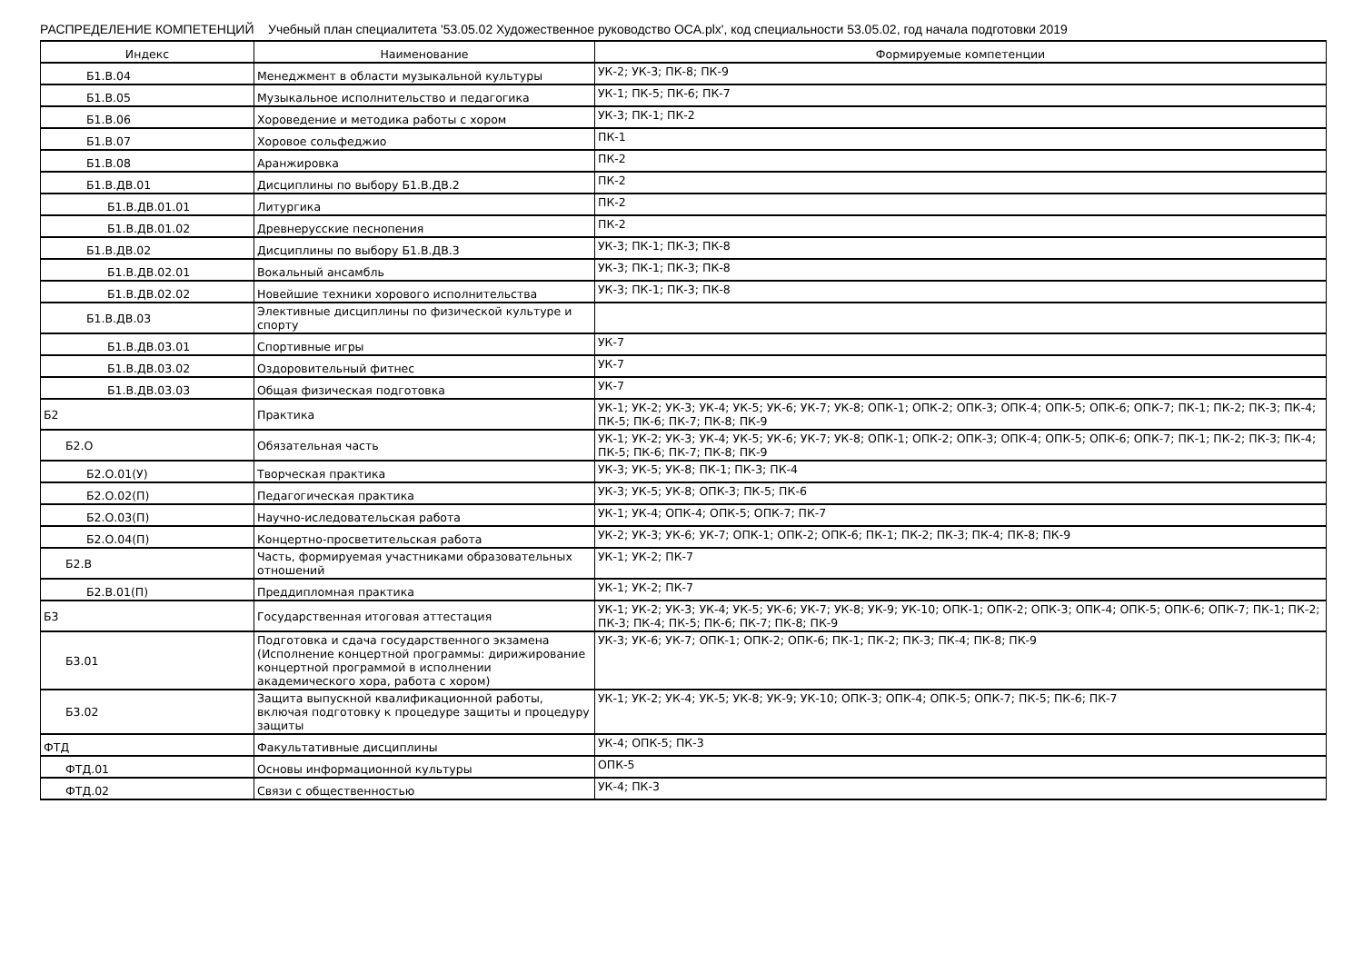РАСПРЕДЕЛЕНИЕ КОМПЕТЕНЦИЙ Учебный план специалитета '53.05.02 Художественное руководство ОСА.plx', код специальности 53.05.02, год начала подготовки 2019
| Индекс | Наименование | Формируемые компетенции |
| --- | --- | --- |
| Б1.В.04 | Менеджмент в области музыкальной культуры | УК-2; УК-3; ПК-8; ПК-9 |
| Б1.В.05 | Музыкальное исполнительство и педагогика | УК-1; ПК-5; ПК-6; ПК-7 |
| Б1.В.06 | Хороведение и методика работы с хором | УК-3; ПК-1; ПК-2 |
| Б1.В.07 | Хоровое сольфеджио | ПК-1 |
| Б1.В.08 | Аранжировка | ПК-2 |
| Б1.В.ДВ.01 | Дисциплины по выбору Б1.В.ДВ.2 | ПК-2 |
| Б1.В.ДВ.01.01 | Литургика | ПК-2 |
| Б1.В.ДВ.01.02 | Древнерусские песнопения | ПК-2 |
| Б1.В.ДВ.02 | Дисциплины по выбору Б1.В.ДВ.3 | УК-3; ПК-1; ПК-3; ПК-8 |
| Б1.В.ДВ.02.01 | Вокальный ансамбль | УК-3; ПК-1; ПК-3; ПК-8 |
| Б1.В.ДВ.02.02 | Новейшие техники хорового исполнительства | УК-3; ПК-1; ПК-3; ПК-8 |
| Б1.В.ДВ.03 | Элективные дисциплины по физической культуре и спорту | |
| Б1.В.ДВ.03.01 | Спортивные игры | УК-7 |
| Б1.В.ДВ.03.02 | Оздоровительный фитнес | УК-7 |
| Б1.В.ДВ.03.03 | Общая физическая подготовка | УК-7 |
| Б2 | Практика | УК-1; УК-2; УК-3; УК-4; УК-5; УК-6; УК-7; УК-8; ОПК-1; ОПК-2; ОПК-3; ОПК-4; ОПК-5; ОПК-6; ОПК-7; ПК-1; ПК-2; ПК-3; ПК-4; ПК-5; ПК-6; ПК-7; ПК-8; ПК-9 |
| Б2.О | Обязательная часть | УК-1; УК-2; УК-3; УК-4; УК-5; УК-6; УК-7; УК-8; ОПК-1; ОПК-2; ОПК-3; ОПК-4; ОПК-5; ОПК-6; ОПК-7; ПК-1; ПК-2; ПК-3; ПК-4; ПК-5; ПК-6; ПК-7; ПК-8; ПК-9 |
| Б2.О.01(У) | Творческая практика | УК-3; УК-5; УК-8; ПК-1; ПК-3; ПК-4 |
| Б2.О.02(П) | Педагогическая практика | УК-3; УК-5; УК-8; ОПК-3; ПК-5; ПК-6 |
| Б2.О.03(П) | Научно-иследовательская работа | УК-1; УК-4; ОПК-4; ОПК-5; ОПК-7; ПК-7 |
| Б2.О.04(П) | Концертно-просветительская работа | УК-2; УК-3; УК-6; УК-7; ОПК-1; ОПК-2; ОПК-6; ПК-1; ПК-2; ПК-3; ПК-4; ПК-8; ПК-9 |
| Б2.В | Часть, формируемая участниками образовательных отношений | УК-1; УК-2; ПК-7 |
| Б2.В.01(П) | Преддипломная практика | УК-1; УК-2; ПК-7 |
| Б3 | Государственная итоговая аттестация | УК-1; УК-2; УК-3; УК-4; УК-5; УК-6; УК-7; УК-8; УК-9; УК-10; ОПК-1; ОПК-2; ОПК-3; ОПК-4; ОПК-5; ОПК-6; ОПК-7; ПК-1; ПК-2; ПК-3; ПК-4; ПК-5; ПК-6; ПК-7; ПК-8; ПК-9 |
| Б3.01 | Подготовка и сдача государственного экзамена (Исполнение концертной программы: дирижирование концертной программой в исполнении академического хора, работа с хором) | УК-3; УК-6; УК-7; ОПК-1; ОПК-2; ОПК-6; ПК-1; ПК-2; ПК-3; ПК-4; ПК-8; ПК-9 |
| Б3.02 | Защита выпускной квалификационной работы, включая подготовку к процедуре защиты и процедуру защиты | УК-1; УК-2; УК-4; УК-5; УК-8; УК-9; УК-10; ОПК-3; ОПК-4; ОПК-5; ОПК-7; ПК-5; ПК-6; ПК-7 |
| ФТД | Факультативные дисциплины | УК-4; ОПК-5; ПК-3 |
| ФТД.01 | Основы информационной культуры | ОПК-5 |
| ФТД.02 | Связи с общественностью | УК-4; ПК-3 |